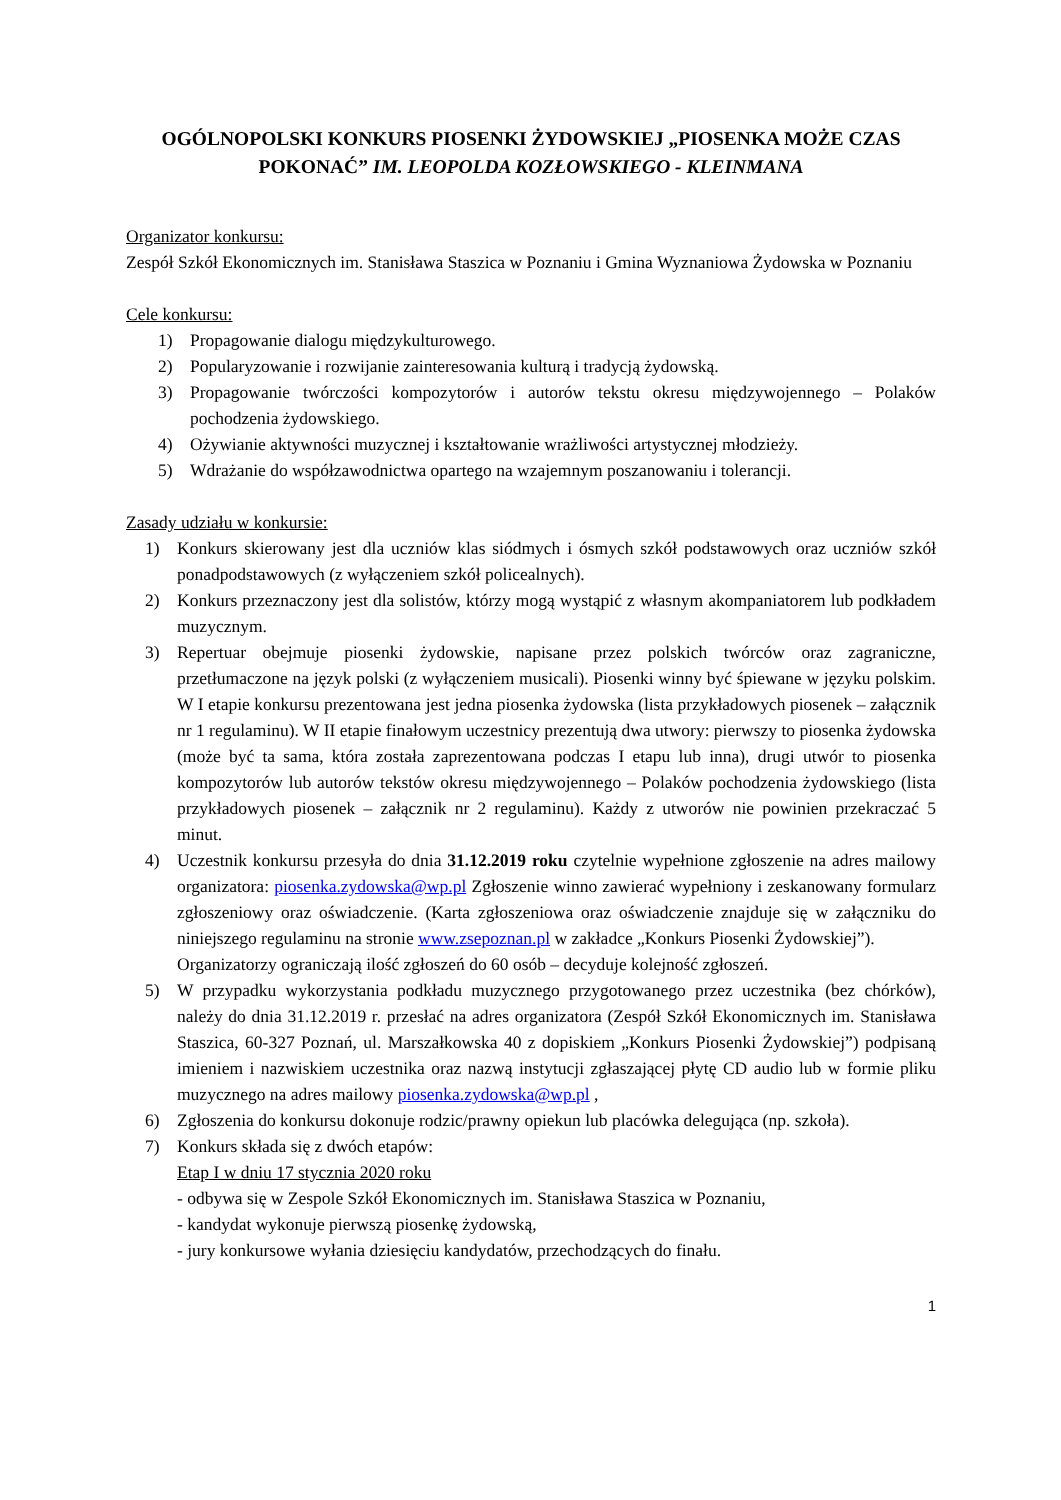OGÓLNOPOLSKI KONKURS PIOSENKI ŻYDOWSKIEJ „PIOSENKA MOŻE CZAS POKONAĆ” IM. LEOPOLDA KOZŁOWSKIEGO - KLEINMANA
Organizator konkursu:
Zespół Szkół Ekonomicznych im. Stanisława Staszica w Poznaniu i Gmina Wyznaniowa Żydowska w Poznaniu
Cele konkursu:
1) Propagowanie dialogu międzykulturowego.
2) Popularyzowanie i rozwijanie zainteresowania kulturą i tradycją żydowską.
3) Propagowanie twórczości kompozytorów i autorów tekstu okresu międzywojennego – Polaków pochodzenia żydowskiego.
4) Ożywianie aktywności muzycznej i kształtowanie wrażliwości artystycznej młodzieży.
5) Wdrażanie do współzawodnictwa opartego na wzajemnym poszanowaniu i tolerancji.
Zasady udziału w konkursie:
1) Konkurs skierowany jest dla uczniów klas siódmych i ósmych szkół podstawowych oraz uczniów szkół ponadpodstawowych (z wyłączeniem szkół policealnych).
2) Konkurs przeznaczony jest dla solistów, którzy mogą wystąpić z własnym akompaniatorem lub podkładem muzycznym.
3) Repertuar obejmuje piosenki żydowskie, napisane przez polskich twórców oraz zagraniczne, przetłumaczone na język polski (z wyłączeniem musicali). Piosenki winny być śpiewane w języku polskim. W I etapie konkursu prezentowana jest jedna piosenka żydowska (lista przykładowych piosenek – załącznik nr 1 regulaminu). W II etapie finałowym uczestnicy prezentują dwa utwory: pierwszy to piosenka żydowska (może być ta sama, która została zaprezentowana podczas I etapu lub inna), drugi utwór to piosenka kompozytorów lub autorów tekstów okresu międzywojennego – Polaków pochodzenia żydowskiego (lista przykładowych piosenek – załącznik nr 2 regulaminu). Każdy z utworów nie powinien przekraczać 5 minut.
4) Uczestnik konkursu przesyła do dnia 31.12.2019 roku czytelnie wypełnione zgłoszenie na adres mailowy organizatora: piosenka.zydowska@wp.pl Zgłoszenie winno zawierać wypełniony i zeskanowany formularz zgłoszeniowy oraz oświadczenie. (Karta zgłoszeniowa oraz oświadczenie znajduje się w załączniku do niniejszego regulaminu na stronie www.zsepoznan.pl w zakładce „Konkurs Piosenki Żydowskiej”).
Organizatorzy ograniczają ilość zgłoszeń do 60 osób – decyduje kolejność zgłoszeń.
5) W przypadku wykorzystania podkładu muzycznego przygotowanego przez uczestnika (bez chórków), należy do dnia 31.12.2019 r. przesłać na adres organizatora (Zespół Szkół Ekonomicznych im. Stanisława Staszica, 60-327 Poznań, ul. Marszałkowska 40 z dopiskiem „Konkurs Piosenki Żydowskiej”) podpisaną imieniem i nazwiskiem uczestnika oraz nazwą instytucji zgłaszającej płytę CD audio lub w formie pliku muzycznego na adres mailowy piosenka.zydowska@wp.pl ,
6) Zgłoszenia do konkursu dokonuje rodzic/prawny opiekun lub placówka delegująca (np. szkoła).
7) Konkurs składa się z dwóch etapów:
Etap I w dniu 17 stycznia 2020 roku
- odbywa się w Zespole Szkół Ekonomicznych im. Stanisława Staszica w Poznaniu,
- kandydat wykonuje pierwszą piosenkę żydowską,
- jury konkursowe wyłania dziesięciu kandydatów, przechodzących do finału.
1